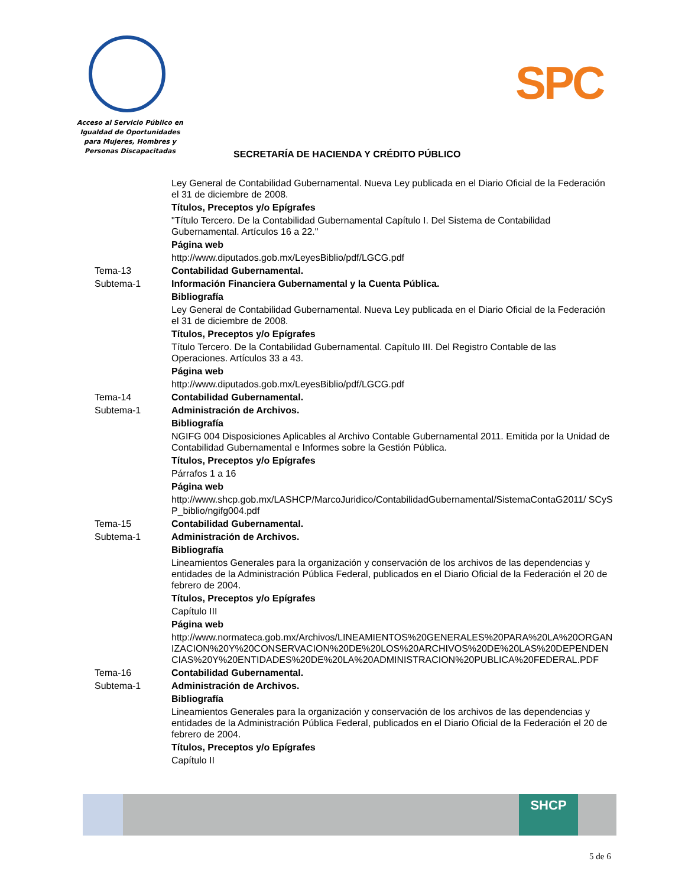Acceso al Servicio Público en Igualdad de Oportunidades para Mujeres, Hombres y Personas Discapacitadas
SPC
SECRETARÍA DE HACIENDA Y CRÉDITO PÚBLICO
Ley General de Contabilidad Gubernamental. Nueva Ley publicada en el Diario Oficial de la Federación el 31 de diciembre de 2008.
Títulos, Preceptos y/o Epígrafes
"Título Tercero. De la Contabilidad Gubernamental Capítulo I. Del Sistema de Contabilidad Gubernamental. Artículos 16 a 22."
Página web
http://www.diputados.gob.mx/LeyesBiblio/pdf/LGCG.pdf
Tema-13 Contabilidad Gubernamental.
Subtema-1 Información Financiera Gubernamental y la Cuenta Pública.
Bibliografía
Ley General de Contabilidad Gubernamental. Nueva Ley publicada en el Diario Oficial de la Federación el 31 de diciembre de 2008.
Títulos, Preceptos y/o Epígrafes
Título Tercero. De la Contabilidad Gubernamental. Capítulo III. Del Registro Contable de las Operaciones. Artículos 33 a 43.
Página web
http://www.diputados.gob.mx/LeyesBiblio/pdf/LGCG.pdf
Tema-14 Contabilidad Gubernamental.
Subtema-1 Administración de Archivos.
Bibliografía
NGIFG 004 Disposiciones Aplicables al Archivo Contable Gubernamental 2011. Emitida por la Unidad de Contabilidad Gubernamental e Informes sobre la Gestión Pública.
Títulos, Preceptos y/o Epígrafes
Párrafos 1 a 16
Página web
http://www.shcp.gob.mx/LASHCP/MarcoJuridico/ContabilidadGubernamental/SistemaContaG2011/ SCySP_biblio/ngifg004.pdf
Tema-15 Contabilidad Gubernamental.
Subtema-1 Administración de Archivos.
Bibliografía
Lineamientos Generales para la organización y conservación de los archivos de las dependencias y entidades de la Administración Pública Federal, publicados en el Diario Oficial de la Federación el 20 de febrero de 2004.
Títulos, Preceptos y/o Epígrafes
Capítulo III
Página web
http://www.normateca.gob.mx/Archivos/LINEAMIENTOS%20GENERALES%20PARA%20LA%20ORGANIZACION%20Y%20CONSERVACION%20DE%20LOS%20ARCHIVOS%20DE%20LAS%20DEPENDENCIAS%20Y%20ENTIDADES%20DE%20LA%20ADMINISTRACION%20PUBLICA%20FEDERAL.PDF
Tema-16 Contabilidad Gubernamental.
Subtema-1 Administración de Archivos.
Bibliografía
Lineamientos Generales para la organización y conservación de los archivos de las dependencias y entidades de la Administración Pública Federal, publicados en el Diario Oficial de la Federación el 20 de febrero de 2004.
Títulos, Preceptos y/o Epígrafes
Capítulo II
SHCP
5 de 6